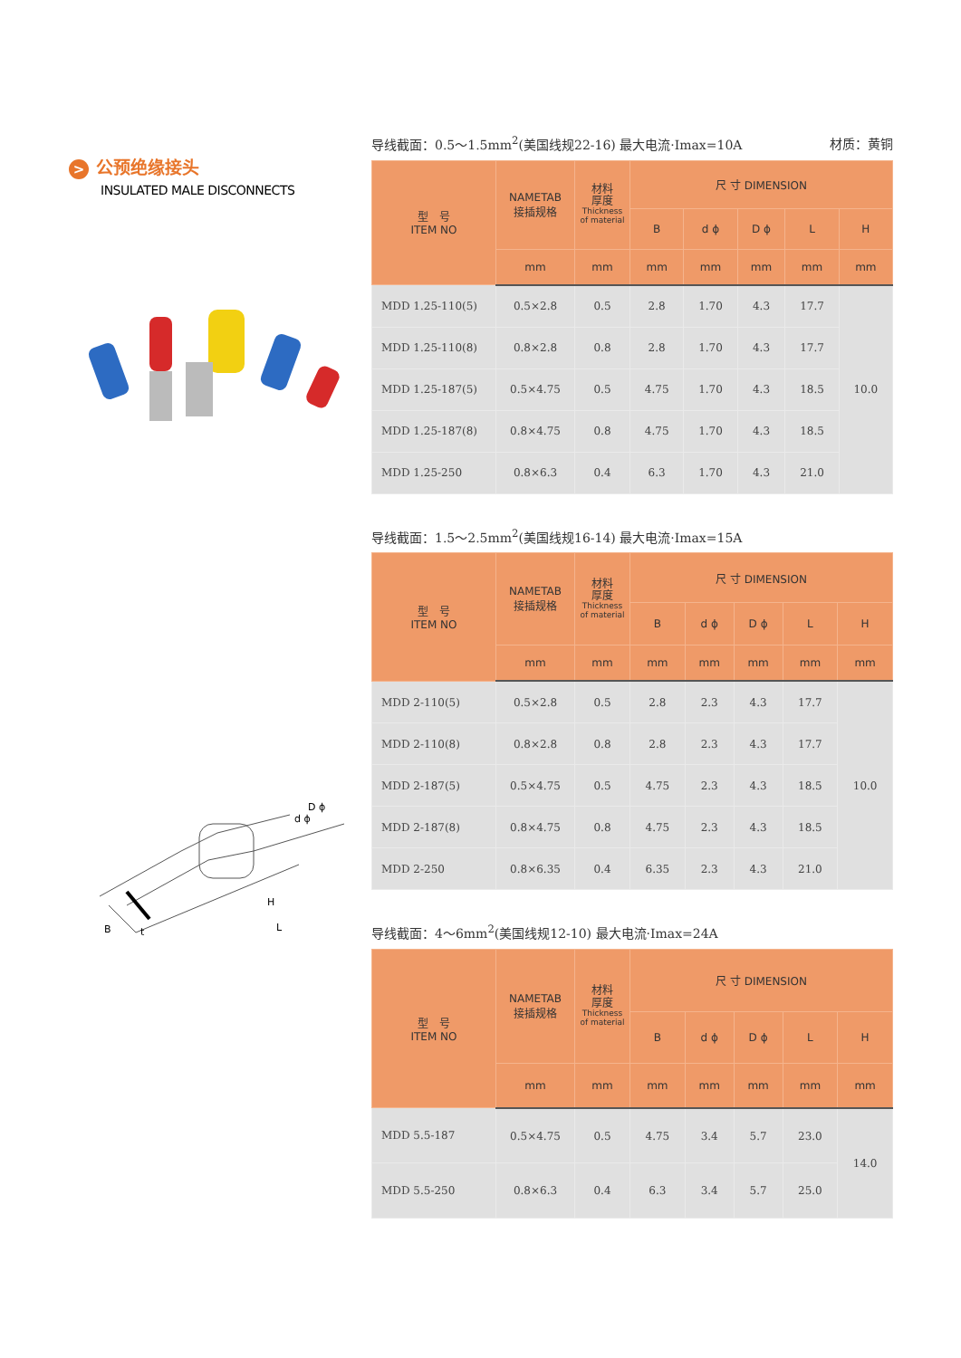> 公预绝缘接头
INSULATED MALE DISCONNECTS
D ϕ
d ϕ
H
B
t
L
导线截面：0.5～1.5mm<sup>2</sup>(美国线规22-16) 最大电流·Imax=10A 材质：黄铜
| 型 号 ITEM NO | NAMETAB 接插规格 | 材料 厚度 Thickness of material | 尺 寸 DIMENSION | | | | |
| --- | --- | --- | --- | --- | --- | --- | --- |
| | | | B | d ϕ | D ϕ | L | H |
| | mm | mm | mm | mm | mm | mm | mm |
| MDD 1.25-110(5) | 0.5×2.8 | 0.5 | 2.8 | 1.70 | 4.3 | 17.7 | 10.0 |
| MDD 1.25-110(8) | 0.8×2.8 | 0.8 | 2.8 | 1.70 | 4.3 | 17.7 | |
| MDD 1.25-187(5) | 0.5×4.75 | 0.5 | 4.75 | 1.70 | 4.3 | 18.5 | |
| MDD 1.25-187(8) | 0.8×4.75 | 0.8 | 4.75 | 1.70 | 4.3 | 18.5 | |
| MDD 1.25-250 | 0.8×6.3 | 0.4 | 6.3 | 1.70 | 4.3 | 21.0 | |
导线截面：1.5～2.5mm<sup>2</sup>(美国线规16-14) 最大电流·Imax=15A
| 型 号 ITEM NO | NAMETAB 接插规格 | 材料 厚度 Thickness of material | 尺 寸 DIMENSION | | | | |
| --- | --- | --- | --- | --- | --- | --- | --- |
| | | | B | d ϕ | D ϕ | L | H |
| | mm | mm | mm | mm | mm | mm | mm |
| MDD 2-110(5) | 0.5×2.8 | 0.5 | 2.8 | 2.3 | 4.3 | 17.7 | 10.0 |
| MDD 2-110(8) | 0.8×2.8 | 0.8 | 2.8 | 2.3 | 4.3 | 17.7 | |
| MDD 2-187(5) | 0.5×4.75 | 0.5 | 4.75 | 2.3 | 4.3 | 18.5 | |
| MDD 2-187(8) | 0.8×4.75 | 0.8 | 4.75 | 2.3 | 4.3 | 18.5 | |
| MDD 2-250 | 0.8×6.35 | 0.4 | 6.35 | 2.3 | 4.3 | 21.0 | |
导线截面：4～6mm<sup>2</sup>(美国线规12-10) 最大电流·Imax=24A
| 型 号 ITEM NO | NAMETAB 接插规格 | 材料 厚度 Thickness of material | 尺 寸 DIMENSION | | | | |
| --- | --- | --- | --- | --- | --- | --- | --- |
| | | | B | d ϕ | D ϕ | L | H |
| | mm | mm | mm | mm | mm | mm | mm |
| MDD 5.5-187 | 0.5×4.75 | 0.5 | 4.75 | 3.4 | 5.7 | 23.0 | 14.0 |
| MDD 5.5-250 | 0.8×6.3 | 0.4 | 6.3 | 3.4 | 5.7 | 25.0 | |